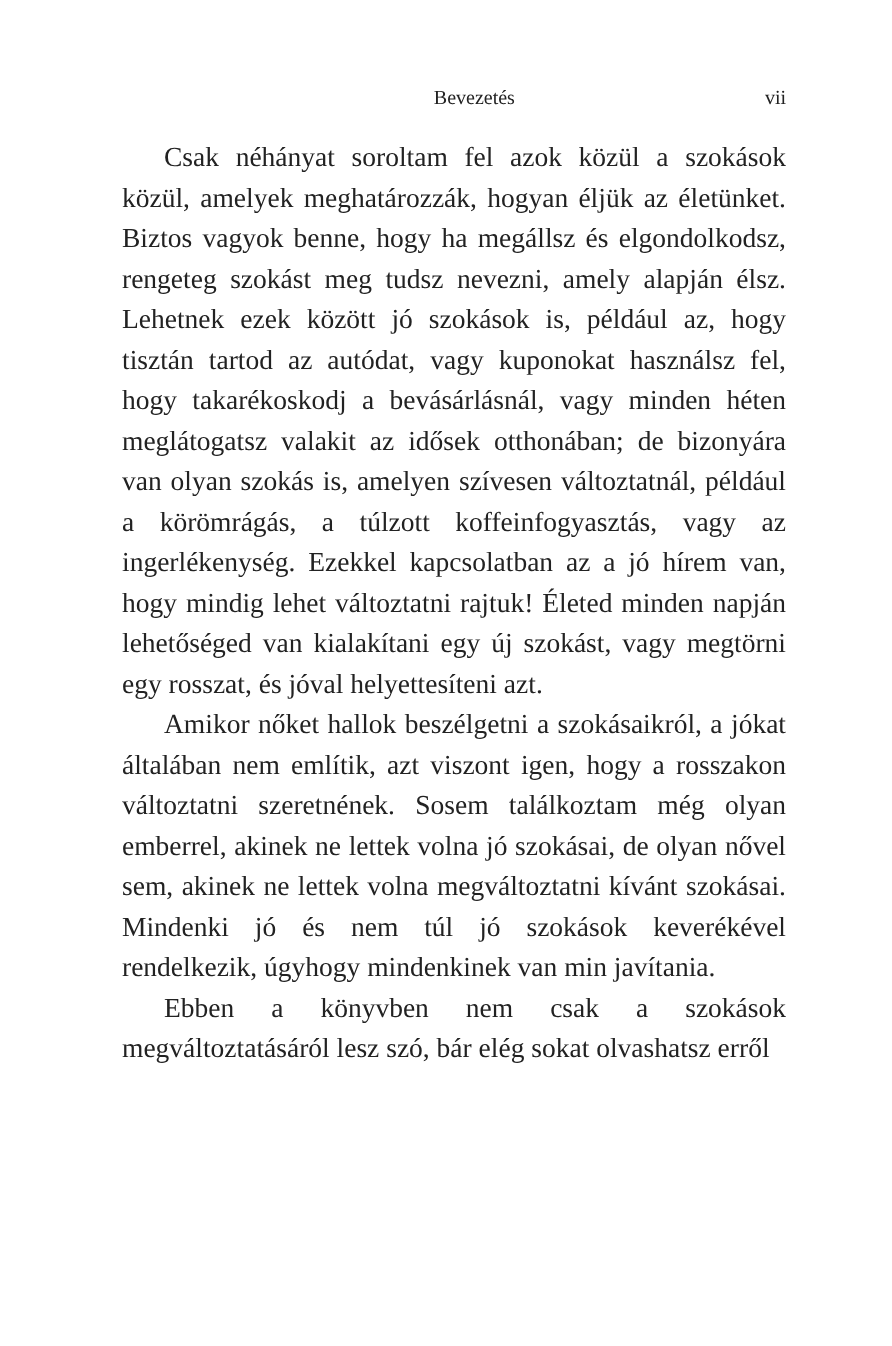Bevezetés vii
Csak néhányat soroltam fel azok közül a szokások közül, amelyek meghatározzák, hogyan éljük az életünket. Biztos vagyok benne, hogy ha megállsz és elgondolkodsz, rengeteg szokást meg tudsz nevezni, amely alapján élsz. Lehetnek ezek között jó szokások is, például az, hogy tisztán tartod az autódat, vagy kuponokat használsz fel, hogy takarékoskodj a bevásárlásnál, vagy minden héten meglátogatsz valakit az idősek otthonában; de bizonyára van olyan szokás is, amelyen szívesen változtatnál, például a körömrágás, a túlzott koffeinfogyasztás, vagy az ingerlékenység. Ezekkel kapcsolatban az a jó hírem van, hogy mindig lehet változtatni rajtuk! Életed minden napján lehetőséged van kialakítani egy új szokást, vagy megtörni egy rosszat, és jóval helyettesíteni azt.
Amikor nőket hallok beszélgetni a szokásaikról, a jókat általában nem említik, azt viszont igen, hogy a rosszakon változtatni szeretnének. Sosem találkoztam még olyan emberrel, akinek ne lettek volna jó szokásai, de olyan nővel sem, akinek ne lettek volna megváltoztatni kívánt szokásai. Mindenki jó és nem túl jó szokások keverékével rendelkezik, úgyhogy mindenkinek van min javítania.
Ebben a könyvben nem csak a szokások megváltoztatásáról lesz szó, bár elég sokat olvashatsz erről